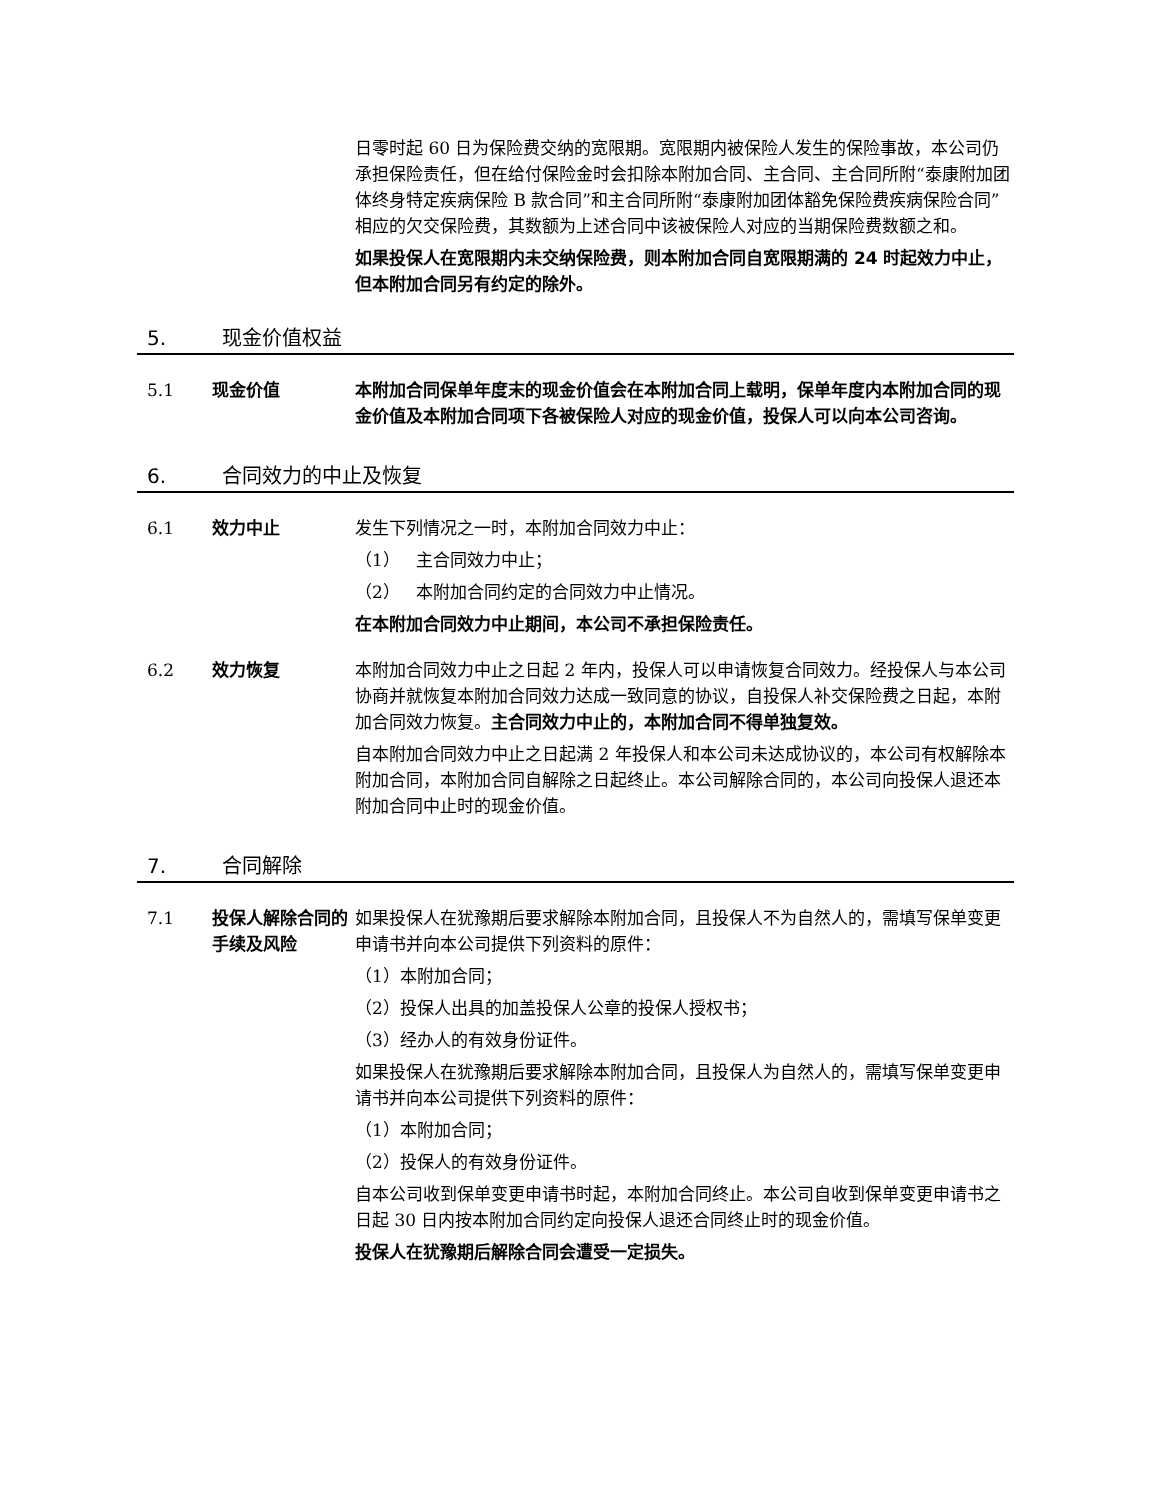日零时起 60 日为保险费交纳的宽限期。宽限期内被保险人发生的保险事故，本公司仍承担保险责任，但在给付保险金时会扣除本附加合同、主合同、主合同所附“泰康附加团体终身特定疾病保险 B 款合同”和主合同所附“泰康附加团体豁免保险费疾病保险合同”相应的欠交保险费，其数额为上述合同中该被保险人对应的当期保险费数额之和。
如果投保人在宽限期内未交纳保险费，则本附加合同自宽限期满的 24 时起效力中止，但本附加合同另有约定的除外。
5. 现金价值权益
5.1 现金价值 本附加合同保单年度末的现金价值会在本附加合同上载明，保单年度内本附加合同的现金价值及本附加合同项下各被保险人对应的现金价值，投保人可以向本公司咨询。
6. 合同效力的中止及恢复
6.1 效力中止 发生下列情况之一时，本附加合同效力中止：
（1） 主合同效力中止；
（2） 本附加合同约定的合同效力中止情况。
在本附加合同效力中止期间，本公司不承担保险责任。
6.2 效力恢复 本附加合同效力中止之日起 2 年内，投保人可以申请恢复合同效力。经投保人与本公司协商并就恢复本附加合同效力达成一致同意的协议，自投保人补交保险费之日起，本附加合同效力恢复。主合同效力中止的，本附加合同不得单独复效。
自本附加合同效力中止之日起满 2 年投保人和本公司未达成协议的，本公司有权解除本附加合同，本附加合同自解除之日起终止。本公司解除合同的，本公司向投保人退还本附加合同中止时的现金价值。
7. 合同解除
7.1 投保人解除合同的手续及风险
如果投保人在犹豫期后要求解除本附加合同，且投保人不为自然人的，需填写保单变更申请书并向本公司提供下列资料的原件：
（1）本附加合同；
（2）投保人出具的加盖投保人公章的投保人授权书；
（3）经办人的有效身份证件。
如果投保人在犹豫期后要求解除本附加合同，且投保人为自然人的，需填写保单变更申请书并向本公司提供下列资料的原件：
（1）本附加合同；
（2）投保人的有效身份证件。
自本公司收到保单变更申请书时起，本附加合同终止。本公司自收到保单变更申请书之日起 30 日内按本附加合同约定向投保人退还合同终止时的现金价值。
投保人在犹豫期后解除合同会遭受一定损失。